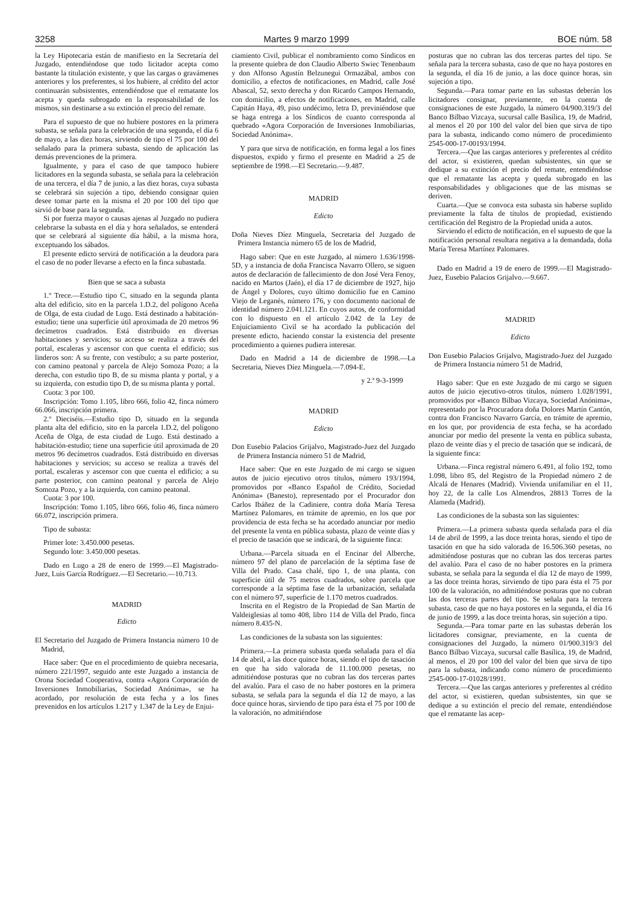3258 Martes 9 marzo 1999 BOE núm. 58
la Ley Hipotecaria están de manifiesto en la Secretaría del Juzgado, entendiéndose que todo licitador acepta como bastante la titulación existente, y que las cargas o gravámenes anteriores y los preferentes, si los hubiere, al crédito del actor continuarán subsistentes, entendiéndose que el rematante los acepta y queda subrogado en la responsabilidad de los mismos, sin destinarse a su extinción el precio del remate.
Para el supuesto de que no hubiere postores en la primera subasta, se señala para la celebración de una segunda, el día 6 de mayo, a las diez horas, sirviendo de tipo el 75 por 100 del señalado para la primera subasta, siendo de aplicación las demás prevenciones de la primera.
Igualmente, y para el caso de que tampoco hubiere licitadores en la segunda subasta, se señala para la celebración de una tercera, el día 7 de junio, a las diez horas, cuya subasta se celebrará sin sujeción a tipo, debiendo consignar quien desee tomar parte en la misma el 20 por 100 del tipo que sirvió de base para la segunda.
Si por fuerza mayor o causas ajenas al Juzgado no pudiera celebrarse la subasta en el día y hora señalados, se entenderá que se celebrará al siguiente día hábil, a la misma hora, exceptuando los sábados.
El presente edicto servirá de notificación a la deudora para el caso de no poder llevarse a efecto en la finca subastada.
Bien que se saca a subasta
1.º Trece.—Estudio tipo C, situado en la segunda planta alta del edificio, sito en la parcela 1.D.2, del polígono Aceña de Olga, de esta ciudad de Lugo. Está destinado a habitación-estudio; tiene una superficie útil aproximada de 20 metros 96 decímetros cuadrados. Está distribuido en diversas habitaciones y servicios; su acceso se realiza a través del portal, escaleras y ascensor con que cuenta el edificio; sus linderos son: A su frente, con vestíbulo; a su parte posterior, con camino peatonal y parcela de Alejo Somoza Pozo; a la derecha, con estudio tipo B, de su misma planta y portal, y a su izquierda, con estudio tipo D, de su misma planta y portal.
Cuota: 3 por 100.
Inscripción: Tomo 1.105, libro 666, folio 42, finca número 66.066, inscripción primera.
2.º Dieciséis.—Estudio tipo D, situado en la segunda planta alta del edificio, sito en la parcela 1.D.2, del polígono Aceña de Olga, de esta ciudad de Lugo. Está destinado a habitación-estudio; tiene una superficie útil aproximada de 20 metros 96 decímetros cuadrados. Está distribuido en diversas habitaciones y servicios; su acceso se realiza a través del portal, escaleras y ascensor con que cuenta el edificio; a su parte posterior, con camino peatonal y parcela de Alejo Somoza Pozo, y a la izquierda, con camino peatonal.
Cuota: 3 por 100.
Inscripción: Tomo 1.105, libro 666, folio 46, finca número 66.072, inscripción primera.
Tipo de subasta:
Primer lote: 3.450.000 pesetas.
Segundo lote: 3.450.000 pesetas.
Dado en Lugo a 28 de enero de 1999.—El Magistrado-Juez, Luis García Rodríguez.—El Secretario.—10.713.
MADRID
Edicto
El Secretario del Juzgado de Primera Instancia número 10 de Madrid,
Hace saber: Que en el procedimiento de quiebra necesaria, número 221/1997, seguido ante este Juzgado a instancia de Orona Sociedad Cooperativa, contra «Agora Corporación de Inversiones Inmobiliarias, Sociedad Anónima», se ha acordado, por resolución de esta fecha y a los fines prevenidos en los artículos 1.217 y 1.347 de la Ley de Enjui-
ciamiento Civil, publicar el nombramiento como Síndicos en la presente quiebra de don Claudio Alberto Swiec Tenenbaum y don Alfonso Agustín Belzunegui Ormazábal, ambos con domicilio, a efectos de notificaciones, en Madrid, calle José Abascal, 52, sexto derecha y don Ricardo Campos Hernando, con domicilio, a efectos de notificaciones, en Madrid, calle Capitán Haya, 49, piso undécimo, letra D, previniéndose que se haga entrega a los Síndicos de cuanto corresponda al quebrado «Agora Corporación de Inversiones Inmobiliarias, Sociedad Anónima».
Y para que sirva de notificación, en forma legal a los fines dispuestos, expido y firmo el presente en Madrid a 25 de septiembre de 1998.—El Secretario.—9.487.
MADRID
Edicto
Doña Nieves Díez Minguela, Secretaria del Juzgado de Primera Instancia número 65 de los de Madrid,
Hago saber: Que en este Juzgado, al número 1.636/1998-5D, y a instancia de doña Francisca Navarro Ollero, se siguen autos de declaración de fallecimiento de don José Vera Fenoy, nacido en Martos (Jaén), el día 17 de diciembre de 1927, hijo de Ángel y Dolores, cuyo último domicilio fue en Camino Viejo de Leganés, número 176, y con documento nacional de identidad número 2.041.121. En cuyos autos, de conformidad con lo dispuesto en el artículo 2.042 de la Ley de Enjuiciamiento Civil se ha acordado la publicación del presente edicto, haciendo constar la existencia del presente procedimiento a quienes pudiera interesar.
Dado en Madrid a 14 de diciembre de 1998.—La Secretaria, Nieves Díez Minguela.—7.094-E.
y 2.ª 9-3-1999
MADRID
Edicto
Don Eusebio Palacios Grijalvo, Magistrado-Juez del Juzgado de Primera Instancia número 51 de Madrid,
Hace saber: Que en este Juzgado de mi cargo se siguen autos de juicio ejecutivo otros títulos, número 193/1994, promovidos por «Banco Español de Crédito, Sociedad Anónima» (Banesto), representado por el Procurador don Carlos Ibáñez de la Cadiniere, contra doña María Teresa Martínez Palomares, en trámite de apremio, en los que por providencia de esta fecha se ha acordado anunciar por medio del presente la venta en pública subasta, plazo de veinte días y el precio de tasación que se indicará, de la siguiente finca:
Urbana.—Parcela situada en el Encinar del Alberche, número 97 del plano de parcelación de la séptima fase de Villa del Prado. Casa chalé, tipo 1, de una planta, con superficie útil de 75 metros cuadrados, sobre parcela que corresponde a la séptima fase de la urbanización, señalada con el número 97, superficie de 1.170 metros cuadrados.
Inscrita en el Registro de la Propiedad de San Martín de Valdeiglesias al tomo 408, libro 114 de Villa del Prado, finca número 8.435-N.
Las condiciones de la subasta son las siguientes:
Primera.—La primera subasta queda señalada para el día 14 de abril, a las doce quince horas, siendo el tipo de tasación en que ha sido valorada de 11.100.000 pesetas, no admitiéndose posturas que no cubran las dos terceras partes del avalúo. Para el caso de no haber postores en la primera subasta, se señala para la segunda el día 12 de mayo, a las doce quince horas, sirviendo de tipo para ésta el 75 por 100 de la valoración, no admitiéndose
posturas que no cubran las dos terceras partes del tipo. Se señala para la tercera subasta, caso de que no haya postores en la segunda, el día 16 de junio, a las doce quince horas, sin sujeción a tipo.
Segunda.—Para tomar parte en las subastas deberán los licitadores consignar, previamente, en la cuenta de consignaciones de este Juzgado, la número 04/900.319/3 del Banco Bilbao Vizcaya, sucursal calle Basílica, 19, de Madrid, al menos el 20 por 100 del valor del bien que sirva de tipo para la subasta, indicando como número de procedimiento 2545-000-17-00193/1994.
Tercera.—Que las cargas anteriores y preferentes al crédito del actor, si existieren, quedan subsistentes, sin que se dedique a su extinción el precio del remate, entendiéndose que el rematante las acepta y queda subrogado en las responsabilidades y obligaciones que de las mismas se deriven.
Cuarta.—Que se convoca esta subasta sin haberse suplido previamente la falta de títulos de propiedad, existiendo certificación del Registro de la Propiedad unida a autos.
Sirviendo el edicto de notificación, en el supuesto de que la notificación personal resultara negativa a la demandada, doña María Teresa Martínez Palomares.
Dado en Madrid a 19 de enero de 1999.—El Magistrado-Juez, Eusebio Palacios Grijalvo.—9.667.
MADRID
Edicto
Don Eusebio Palacios Grijalvo, Magistrado-Juez del Juzgado de Primera Instancia número 51 de Madrid,
Hago saber: Que en este Juzgado de mi cargo se siguen autos de juicio ejecutivo-otros títulos, número 1.028/1991, promovidos por «Banco Bilbao Vizcaya, Sociedad Anónima», representado por la Procuradora doña Dolores Martín Cantón, contra don Francisco Navarro García, en trámite de apremio, en los que, por providencia de esta fecha, se ha acordado anunciar por medio del presente la venta en pública subasta, plazo de veinte días y el precio de tasación que se indicará, de la siguiente finca:
Urbana.—Finca registral número 6.491, al folio 192, tomo 1.098, libro 85, del Registro de la Propiedad número 2 de Alcalá de Henares (Madrid). Vivienda unifamiliar en el 11, hoy 22, de la calle Los Almendros, 28813 Torres de la Alameda (Madrid).
Las condiciones de la subasta son las siguientes:
Primera.—La primera subasta queda señalada para el día 14 de abril de 1999, a las doce treinta horas, siendo el tipo de tasación en que ha sido valorada de 16.506.360 pesetas, no admitiéndose posturas que no cubran las dos terceras partes del avalúo. Para el caso de no haber postores en la primera subasta, se señala para la segunda el día 12 de mayo de 1999, a las doce treinta horas, sirviendo de tipo para ésta el 75 por 100 de la valoración, no admitiéndose posturas que no cubran las dos terceras partes del tipo. Se señala para la tercera subasta, caso de que no haya postores en la segunda, el día 16 de junio de 1999, a las doce treinta horas, sin sujeción a tipo.
Segunda.—Para tomar parte en las subastas deberán los licitadores consignar, previamente, en la cuenta de consignaciones del Juzgado, la número 01/900.319/3 del Banco Bilbao Vizcaya, sucursal calle Basílica, 19, de Madrid, al menos, el 20 por 100 del valor del bien que sirva de tipo para la subasta, indicando como número de procedimiento 2545-000-17-01028/1991.
Tercera.—Que las cargas anteriores y preferentes al crédito del actor, si existieren, quedan subsistentes, sin que se dedique a su extinción el precio del remate, entendiéndose que el rematante las acep-